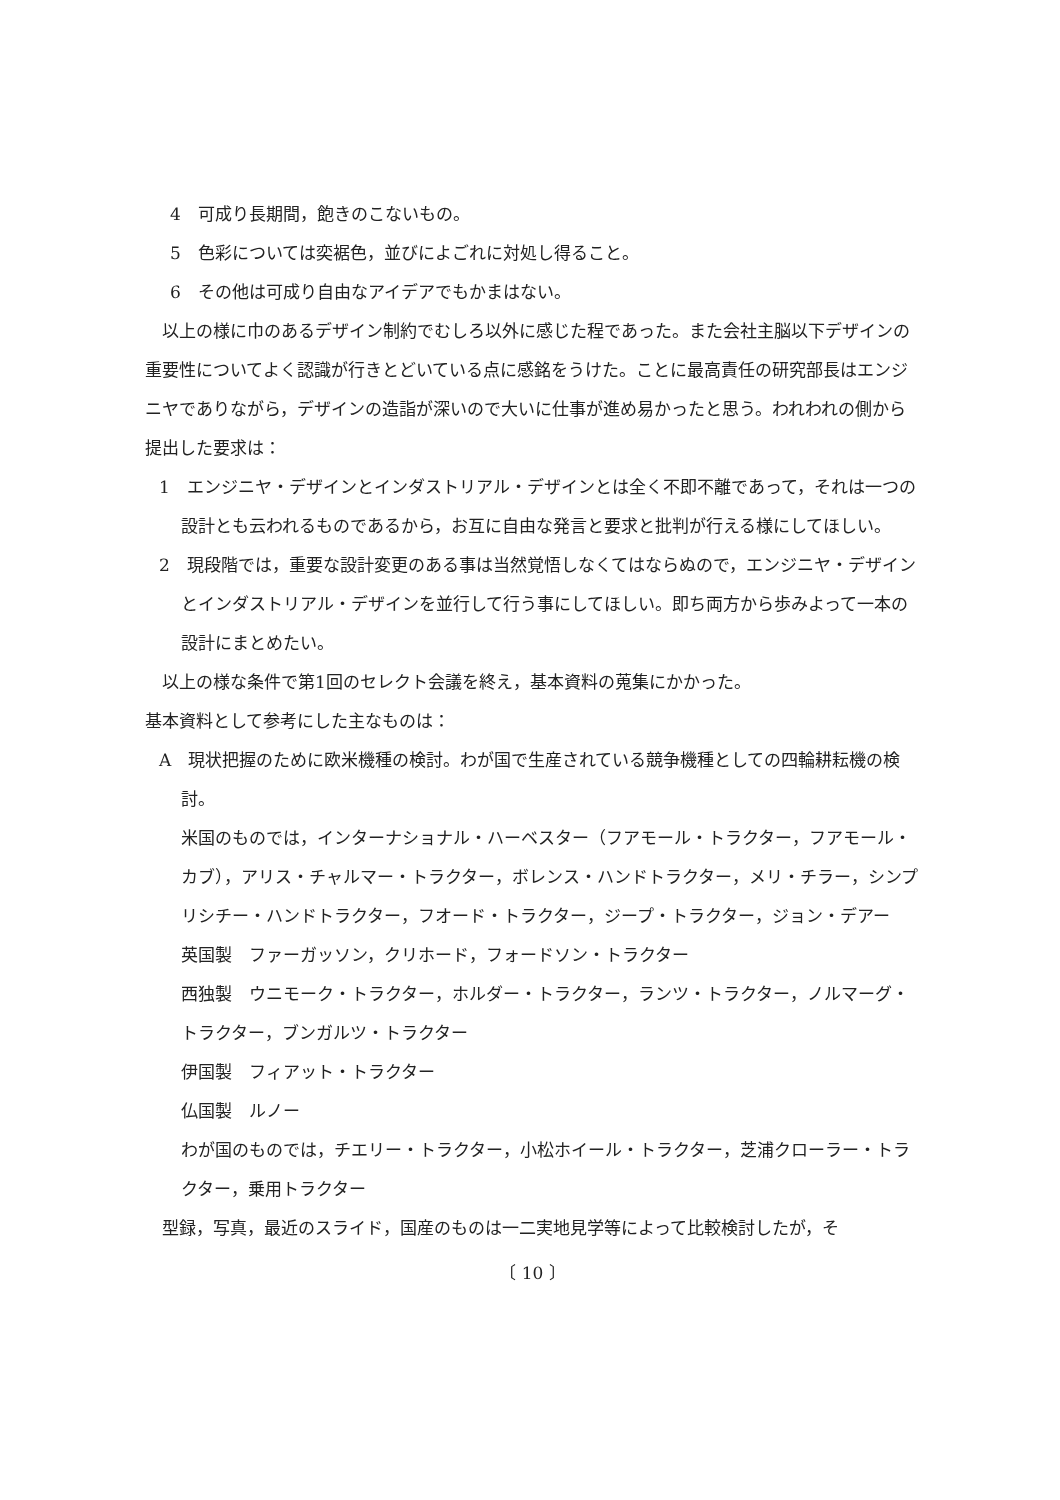4　可成り長期間，飽きのこないもの。
5　色彩については奕裾色，並びによごれに対処し得ること。
6　その他は可成り自由なアイデアでもかまはない。
以上の様に巾のあるデザイン制約でむしろ以外に感じた程であった。また会社主脳以下デザインの重要性についてよく認識が行きとどいている点に感銘をうけた。ことに最高責任の研究部長はエンジニヤでありながら，デザインの造詣が深いので大いに仕事が進め易かったと思う。われわれの側から提出した要求は：
1　エンジニヤ・デザインとインダストリアル・デザインとは全く不即不離であって，それは一つの設計とも云われるものであるから，お互に自由な発言と要求と批判が行える様にしてほしい。
2　現段階では，重要な設計変更のある事は当然覚悟しなくてはならぬので，エンジニヤ・デザインとインダストリアル・デザインを並行して行う事にしてほしい。即ち両方から歩みよって一本の設計にまとめたい。
以上の様な条件で第1回のセレクト会議を終え，基本資料の蒐集にかかった。
基本資料として参考にした主なものは：
A　現状把握のために欧米機種の検討。わが国で生産されている競争機種としての四輪耕耘機の検討。
米国のものでは，インターナショナル・ハーベスター（フアモール・トラクター，フアモール・カブ），アリス・チャルマー・トラクター，ボレンス・ハンドトラクター，メリ・チラー，シンプリシチー・ハンドトラクター，フオード・トラクター，ジープ・トラクター，ジョン・デアー
英国製　ファーガッソン，クリホード，フォードソン・トラクター
西独製　ウニモーク・トラクター，ホルダー・トラクター，ランツ・トラクター，ノルマーグ・トラクター，ブンガルツ・トラクター
伊国製　フィアット・トラクター
仏国製　ルノー
わが国のものでは，チエリー・トラクター，小松ホイール・トラクター，芝浦クローラー・トラクター，乗用トラクター
型録，写真，最近のスライド，国産のものは一二実地見学等によって比較検討したが，そ
〔 10 〕